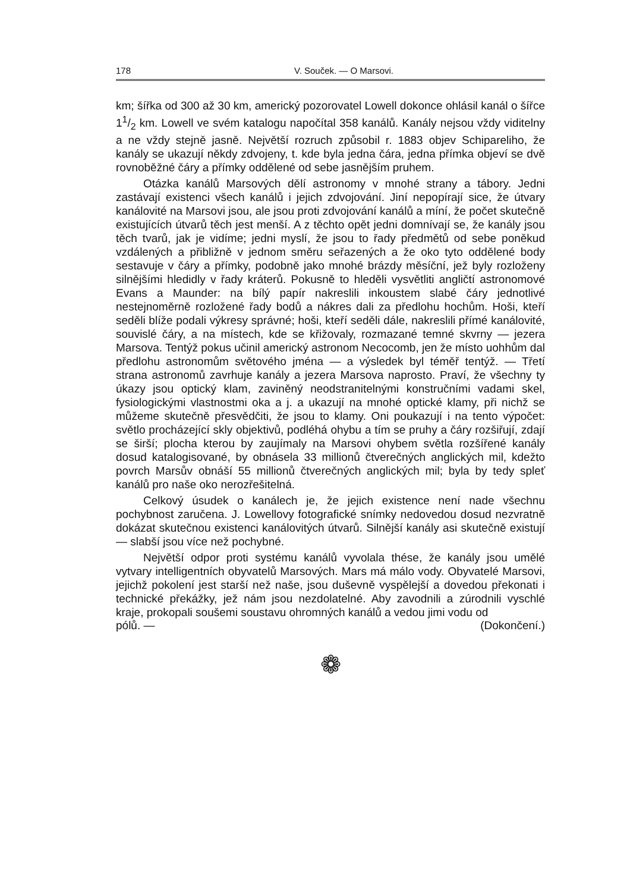178 V. Souček. — O Marsovi.
km; šířka od 300 až 30 km, americký pozorovatel Lowell dokonce ohlásil kanál o šířce 11/2 km. Lowell ve svém katalogu napočítal 358 kanálů. Kanály nejsou vždy viditelny a ne vždy stejně jasně. Největší rozruch způsobil r. 1883 objev Schipareliho, že kanály se ukazují někdy zdvojeny, t. kde byla jedna čára, jedna přímka objeví se dvě rovnoběžné čáry a přímky oddělené od sebe jasnějším pruhem.
Otázka kanálů Marsových dělí astronomy v mnohé strany a tábory. Jedni zastávají existenci všech kanálů i jejich zdvojování. Jiní nepopírají sice, že útvary kanálovité na Marsovi jsou, ale jsou proti zdvojování kanálů a míní, že počet skutečně existujících útvarů těch jest menší. A z těchto opět jedni domnívají se, že kanály jsou těch tvarů, jak je vidíme; jedni myslí, že jsou to řady předmětů od sebe poněkud vzdálených a přibližně v jednom směru seřazených a že oko tyto oddělené body sestavuje v čáry a přímky, podobně jako mnohé brázdy měsíční, jež byly rozloženy silnějšími hledidly v řady kráterů. Pokusně to hleděli vysvětliti angličtí astronomové Evans a Maunder: na bílý papír nakreslili inkoustem slabé čáry jednotlivé nestejnoměrně rozložené řady bodů a nákres dali za předlohu hochům. Hoši, kteří seděli blíže podali výkresy správné; hoši, kteří seděli dále, nakreslili přímé kanálovité, souvislé čáry, a na místech, kde se křižovaly, rozmazané temné skvrny — jezera Marsova. Tentýž pokus učinil americký astronom Necocomb, jen že místo uohhům dal předlohu astronomům světového jména — a výsledek byl téměř tentýž. — Třetí strana astronomů zavrhuje kanály a jezera Marsova naprosto. Praví, že všechny ty úkazy jsou optický klam, zaviněný neodstranitelnými konstručními vadami skel, fysiologickými vlastnostmi oka a j. a ukazují na mnohé optické klamy, při nichž se můžeme skutečně přesvědčiti, že jsou to klamy. Oni poukazují i na tento výpočet: světlo procházející skly objektivů, podléhá ohybu a tím se pruhy a čáry rozšiřují, zdají se širší; plocha kterou by zaujímaly na Marsovi ohybem světla rozšířené kanály dosud katalogisované, by obnásela 33 millionů čtverečných anglických mil, kdežto povrch Marsův obnáší 55 millionů čtverečných anglických mil; byla by tedy spleť kanálů pro naše oko nerozřešitelná.
Celkový úsudek o kanálech je, že jejich existence není nade všechnu pochybnost zaručena. J. Lowellovy fotografické snímky nedovedou dosud nezvratně dokázat skutečnou existenci kanálovitých útvarů. Silnější kanály asi skutečně existují — slabší jsou více než pochybné.
Největší odpor proti systému kanálů vyvolala thése, že kanály jsou umělé vytvary intelligentních obyvatelů Marsových. Mars má málo vody. Obyvatelé Marsovi, jejichž pokolení jest starší než naše, jsou duševně vyspělejší a dovedou překonati i technické překážky, jež nám jsou nezdolatelné. Aby zavodnili a zúrodnili vyschlé kraje, prokopali soušemi soustavu ohromných kanálů a vedou jimi vodu od
pólů. — (Dokončení.)
❁